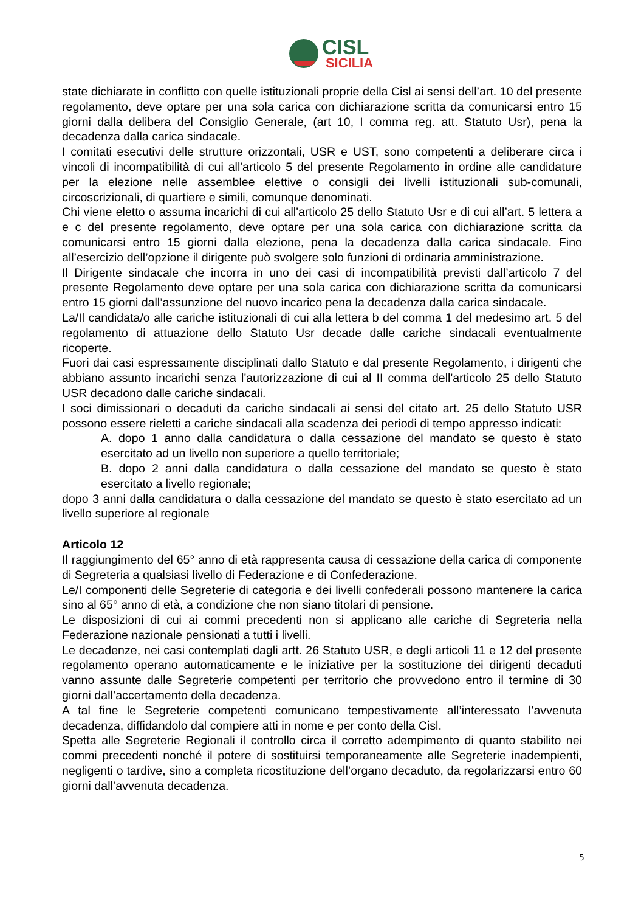CISL
SICILIA
state dichiarate in conflitto con quelle istituzionali proprie della Cisl ai sensi dell’art. 10 del presente regolamento, deve optare per una sola carica con dichiarazione scritta da comunicarsi entro 15 giorni dalla delibera del Consiglio Generale, (art 10, I comma reg. att. Statuto Usr), pena la decadenza dalla carica sindacale.
I comitati esecutivi delle strutture orizzontali, USR e UST, sono competenti a deliberare circa i vincoli di incompatibilità di cui all'articolo 5 del presente Regolamento in ordine alle candidature per la elezione nelle assemblee elettive o consigli dei livelli istituzionali sub-comunali, circoscrizionali, di quartiere e simili, comunque denominati.
Chi viene eletto o assuma incarichi di cui all'articolo 25 dello Statuto Usr e di cui all’art. 5 lettera a e c del presente regolamento, deve optare per una sola carica con dichiarazione scritta da comunicarsi entro 15 giorni dalla elezione, pena la decadenza dalla carica sindacale. Fino all’esercizio dell’opzione il dirigente può svolgere solo funzioni di ordinaria amministrazione.
Il Dirigente sindacale che incorra in uno dei casi di incompatibilità previsti dall’articolo 7 del presente Regolamento deve optare per una sola carica con dichiarazione scritta da comunicarsi entro 15 giorni dall’assunzione del nuovo incarico pena la decadenza dalla carica sindacale.
La/Il candidata/o alle cariche istituzionali di cui alla lettera b del comma 1 del medesimo art. 5 del regolamento di attuazione dello Statuto Usr decade dalle cariche sindacali eventualmente ricoperte.
Fuori dai casi espressamente disciplinati dallo Statuto e dal presente Regolamento, i dirigenti che abbiano assunto incarichi senza l'autorizzazione di cui al II comma dell'articolo 25 dello Statuto USR decadono dalle cariche sindacali.
I soci dimissionari o decaduti da cariche sindacali ai sensi del citato art. 25 dello Statuto USR possono essere rieletti a cariche sindacali alla scadenza dei periodi di tempo appresso indicati:
A. dopo 1 anno dalla candidatura o dalla cessazione del mandato se questo è stato esercitato ad un livello non superiore a quello territoriale;
B. dopo 2 anni dalla candidatura o dalla cessazione del mandato se questo è stato esercitato a livello regionale;
dopo 3 anni dalla candidatura o dalla cessazione del mandato se questo è stato esercitato ad un livello superiore al regionale
Articolo 12
Il raggiungimento del 65° anno di età rappresenta causa di cessazione della carica di componente di Segreteria a qualsiasi livello di Federazione e di Confederazione.
Le/I componenti delle Segreterie di categoria e dei livelli confederali possono mantenere la carica sino al 65° anno di età, a condizione che non siano titolari di pensione.
Le disposizioni di cui ai commi precedenti non si applicano alle cariche di Segreteria nella Federazione nazionale pensionati a tutti i livelli.
Le decadenze, nei casi contemplati dagli artt. 26 Statuto USR, e degli articoli 11 e 12 del presente regolamento operano automaticamente e le iniziative per la sostituzione dei dirigenti decaduti vanno assunte dalle Segreterie competenti per territorio che provvedono entro il termine di 30 giorni dall’accertamento della decadenza.
A tal fine le Segreterie competenti comunicano tempestivamente all’interessato l’avvenuta decadenza, diffidandolo dal compiere atti in nome e per conto della Cisl.
Spetta alle Segreterie Regionali il controllo circa il corretto adempimento di quanto stabilito nei commi precedenti nonché il potere di sostituirsi temporaneamente alle Segreterie inadempienti, negligenti o tardive, sino a completa ricostituzione dell’organo decaduto, da regolarizzarsi entro 60 giorni dall’avvenuta decadenza.
5